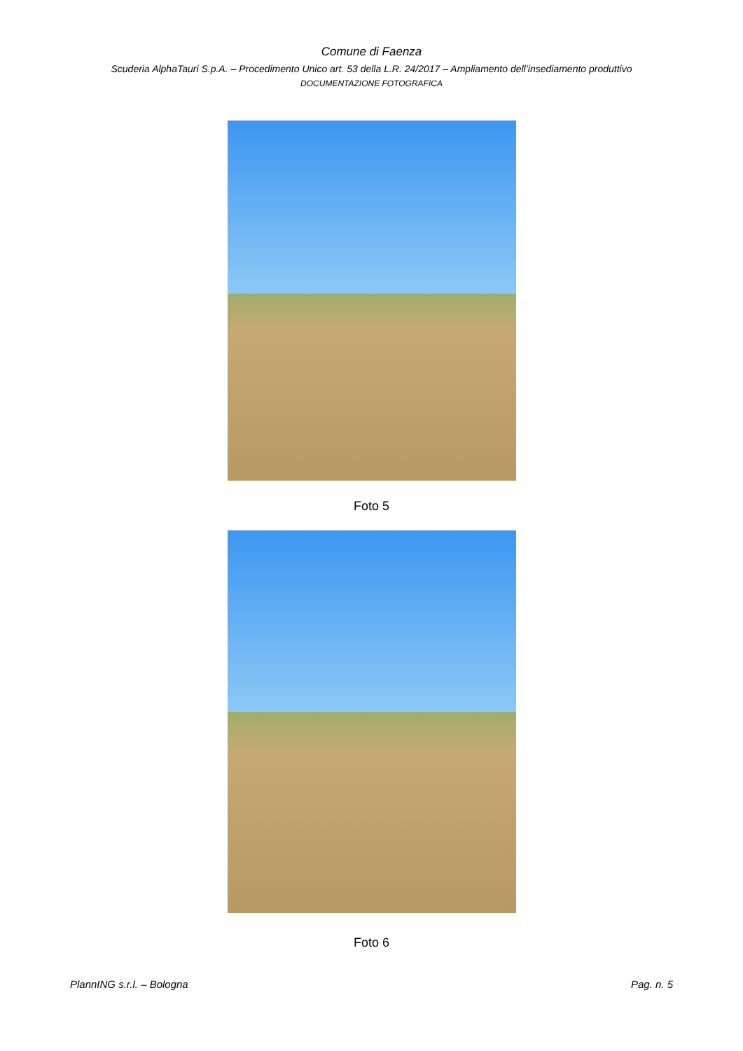Comune di Faenza
Scuderia AlphaTauri S.p.A. – Procedimento Unico art. 53 della L.R. 24/2017 – Ampliamento dell’insediamento produttivo
DOCUMENTAZIONE FOTOGRAFICA
Foto 5
Foto 6
PlannING s.r.l. – Bologna Pag. n. 5